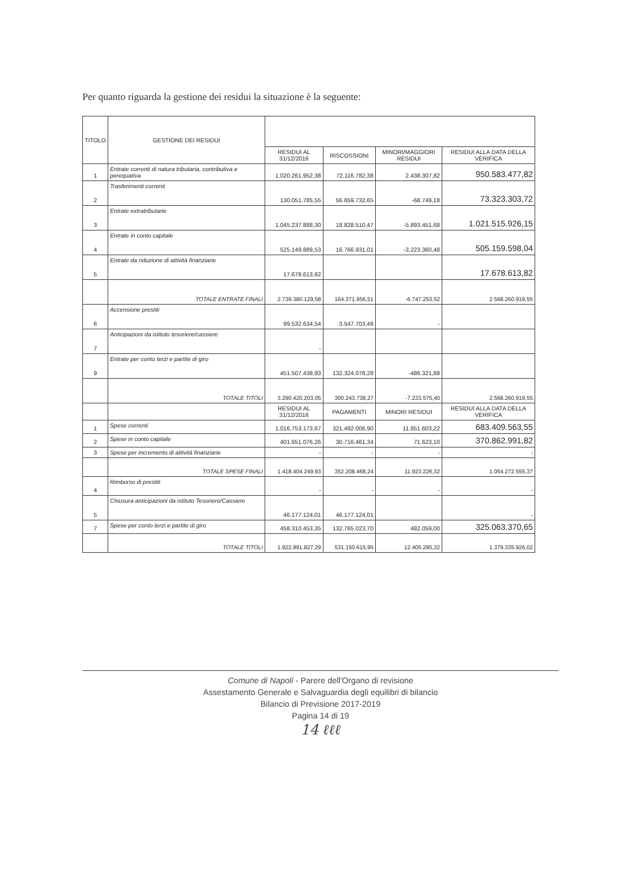Per quanto riguarda la gestione dei residui la situazione è la seguente:
| TITOLO | GESTIONE DEI RESIDUI | | | | |
| --- | --- | --- | --- | --- | --- |
| | | RESIDUI AL 31/12/2016 | RISCOSSIONI | MINORI/MAGGIORI RESIDUI | RESIDUI ALLA DATA DELLA VERIFICA |
| 1 | Entrate correnti di natura tributaria, contributiva e perequativa | 1.020.261.952,38 | 72.116.782,38 | 2.438.307,82 | 950.583.477,82 |
| 2 | Trasferimenti correnti | 130.051.785,55 | 56.659.732,65 | -68.749,18 | 73.323.303,72 |
| 3 | Entrate extratributarie | 1.045.237.888,30 | 18.828.510,47 | -5.893.451,68 | 1.021.515.926,15 |
| 4 | Entrate in conto capitale | 525.149.889,53 | 16.766.931,01 | -3.223.360,48 | 505.159.598,04 |
| 5 | Entrate da riduzione di attività finanziarie | 17.678.613,82 | | | 17.678.613,82 |
| | TOTALE ENTRATE FINALI | 2.739.380.129,58 | 164.371.956,51 | -6.747.253,52 | 2.568.260.919,55 |
| 6 | Accensione prestiti | 99.532.634,54 | 3.547.703,48 | - | |
| 7 | Anticipazioni da istituto tesoriere/cassiere | - | | | |
| 9 | Entrate per conto terzi e partite di giro | 451.507.438,93 | 132.324.078,28 | -486.321,88 | |
| | TOTALE TITOLI | 3.290.420.203,05 | 300.243.738,27 | -7.233.575,40 | 2.568.260.919,55 |
| | | RESIDUI AL 31/12/2016 | PAGAMENTI | MINORI RESIDUI | RESIDUI ALLA DATA DELLA VERIFICA |
| 1 | Spese correnti | 1.016.753.173,67 | 321.492.006,90 | 11.851.603,22 | 683.409.563,55 |
| 2 | Spese in conto capitale | 401.651.076,26 | 30.716.461,34 | 71.623,10 | 370.862.991,82 |
| 3 | Spese per incremento di attività finanziarie | - | - | - | - |
| | TOTALE SPESE FINALI | 1.418.404.249,93 | 352.208.468,24 | 11.923.226,32 | 1.054.272.555,37 |
| 4 | Rimborso di prestiti | - | - | - | - |
| 5 | Chiusura anticipazioni da istituto Tesoriere/Cassiere | 46.177.124,01 | 46.177.124,01 | | - |
| 7 | Spese per conto terzi e partite di giro | 458.310.453,35 | 132.765.023,70 | 482.059,00 | 325.063.370,65 |
| | TOTALE TITOLI | 1.922.891.827,29 | 531.150.615,95 | 12.405.285,32 | 1.379.335.926,02 |
Comune di Napoli - Parere dell'Organo di revisione
Assestamento Generale e Salvaguardia degli equilibri di bilancio
Bilancio di Previsione 2017-2019
Pagina 14 di 19
14 ℓℓℓ